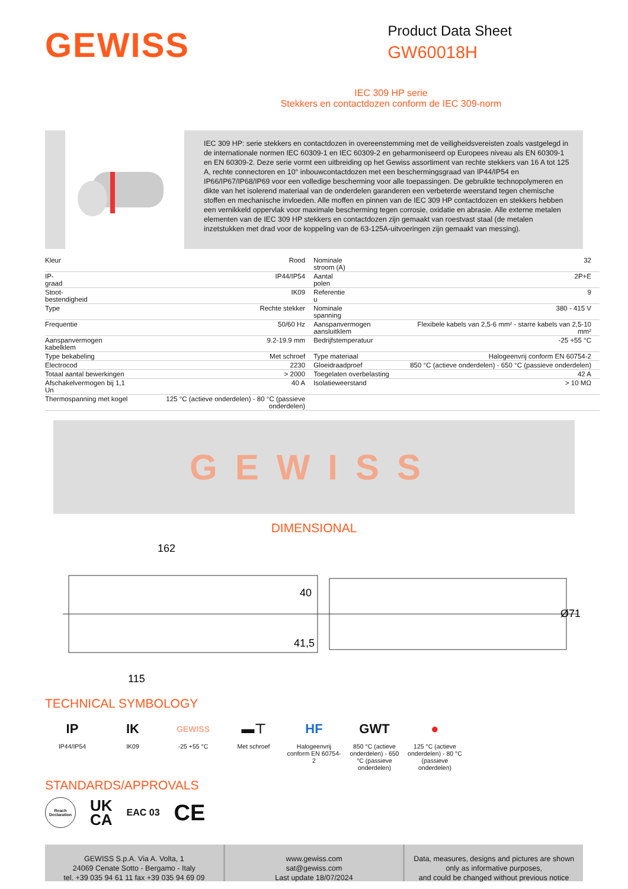GEWISS
Product Data Sheet
GW60018H
IEC 309 HP serie
Stekkers en contactdozen conform de IEC 309-norm
IEC 309 HP: serie stekkers en contactdozen in overeenstemming met de veiligheidsvereisten zoals vastgelegd in de internationale normen IEC 60309-1 en IEC 60309-2 en geharmoniseerd op Europees niveau als EN 60309-1 en EN 60309-2. Deze serie vormt een uitbreiding op het Gewiss assortiment van rechte stekkers van 16 A tot 125 A, rechte connectoren en 10° inbouwcontactdozen met een beschermingsgraad van IP44/IP54 en IP66/IP67/IP68/IP69 voor een volledige bescherming voor alle toepassingen. De gebruikte technopolymeren en dikte van het isolerend materiaal van de onderdelen garanderen een verbeterde weerstand tegen chemische stoffen en mechanische invloeden. Alle moffen en pinnen van de IEC 309 HP contactdozen en stekkers hebben een vernikkeld oppervlak voor maximale bescherming tegen corrosie, oxidatie en abrasie. Alle externe metalen elementen van de IEC 309 HP stekkers en contactdozen zijn gemaakt van roestvast staal (de metalen inzetstukken met drad voor de koppeling van de 63-125A-uitvoeringen zijn gemaakt van messing).
| Kleur | Rood | Nominale stroom (A) | 32 |
| IP- graad | IP44/IP54 | Aantal polen | 2P+E |
| Stoot- bestendigheid | IK09 | Referentie u | 9 |
| Type | Rechte stekker | Nominale spanning | 380 - 415 V |
| Frequentie | 50/60 Hz | Aanspanvermogen aansluitklem | Flexibele kabels van 2,5-6 mm² - starre kabels van 2,5-10 mm² |
| Aanspanvermogen kabelklem | 9.2-19.9 mm | Bedrijfstemperatuur | -25 +55 °C |
| Type bekabeling | Met schroef | Type materiaal | Halogeenvrij conform EN 60754-2 |
| Electrocod | 2230 | Gloeidraadproef | 850 °C (actieve onderdelen) - 650 °C (passieve onderdelen) |
| Totaal aantal bewerkingen | > 2000 | Toegelaten overbelasting | 42 A |
| Afschakelvermogen bij 1,1 Un | 40 A | Isolatieweerstand | > 10 MΩ |
| Thermospanning met kogel | 125 °C (actieve onderdelen) - 80 °C (passieve onderdelen) | | |
GEWISS
DIMENSIONAL
162
115
40
41,5
Ø71
TECHNICAL SYMBOLOGY
IP
IP44/IP54
IK
IK09
GEWISS
-25 +55 °C
▬⊤
Met schroef
HF
Halogeenvrij conform EN 60754-2
GWT
850 °C (actieve onderdelen) - 650 °C (passieve onderdelen)
●
125 °C (actieve onderdelen) - 80 °C (passieve onderdelen)
STANDARDS/APPROVALS
Reach
Declaration UK
CA EAC 03 CE
GEWISS S.p.A. Via A. Volta, 1
24069 Cenate Sotto - Bergamo - Italy
tel. +39 035 94 61 11 fax +39 035 94 69 09
www.gewiss.com
sat@gewiss.com
Last update 18/07/2024
Data, measures, designs and pictures are shown
only as informative purposes,
and could be changed without previous notice